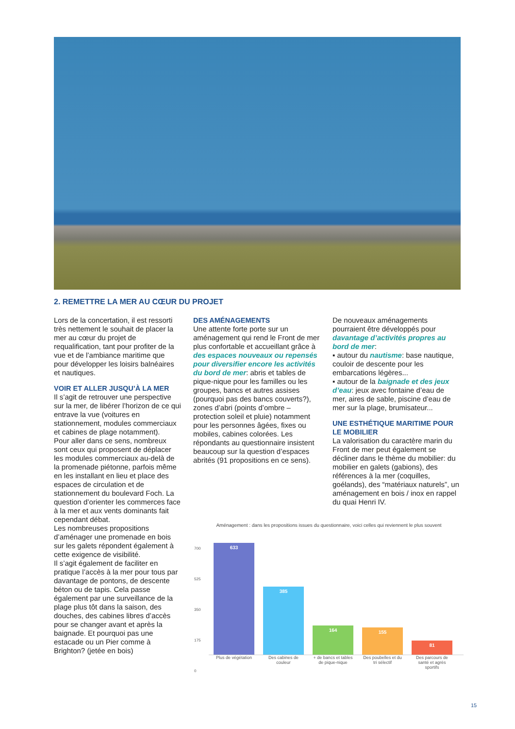2. REMETTRE LA MER AU CŒUR DU PROJET
Lors de la concertation, il est ressorti très nettement le souhait de placer la mer au cœur du projet de requalification, tant pour profiter de la vue et de l’ambiance maritime que pour développer les loisirs balnéaires et nautiques.
VOIR ET ALLER JUSQU’À LA MER
Il s’agit de retrouver une perspective sur la mer, de libérer l’horizon de ce qui entrave la vue (voitures en stationnement, modules commerciaux et cabines de plage notamment).
Pour aller dans ce sens, nombreux sont ceux qui proposent de déplacer les modules commerciaux au-delà de la promenade piétonne, parfois même en les installant en lieu et place des espaces de circulation et de stationnement du boulevard Foch. La question d’orienter les commerces face à la mer et aux vents dominants fait cependant débat.
Les nombreuses propositions d’aménager une promenade en bois sur les galets répondent également à cette exigence de visibilité.
Il s’agit également de faciliter en pratique l’accès à la mer pour tous par davantage de pontons, de descente béton ou de tapis. Cela passe également par une surveillance de la plage plus tôt dans la saison, des douches, des cabines libres d’accès pour se changer avant et après la baignade. Et pourquoi pas une estacade ou un Pier comme à Brighton? (jetée en bois)
DES AMÉNAGEMENTS
Une attente forte porte sur un aménagement qui rend le Front de mer plus confortable et accueillant grâce à des espaces nouveaux ou repensés pour diversifier encore les activités du bord de mer: abris et tables de pique-nique pour les familles ou les groupes, bancs et autres assises (pourquoi pas des bancs couverts?), zones d’abri (points d’ombre – protection soleil et pluie) notamment pour les personnes âgées, fixes ou mobiles, cabines colorées. Les répondants au questionnaire insistent beaucoup sur la question d’espaces abrités (91 propositions en ce sens).
De nouveaux aménagements pourraient être développés pour davantage d’activités propres au bord de mer:
▪ autour du nautisme: base nautique, couloir de descente pour les embarcations légères...
▪ autour de la baignade et des jeux d’eau: jeux avec fontaine d’eau de mer, aires de sable, piscine d’eau de mer sur la plage, brumisateur...
UNE ESTHÉTIQUE MARITIME POUR LE MOBILIER
La valorisation du caractère marin du Front de mer peut également se décliner dans le thème du mobilier: du mobilier en galets (gabions), des références à la mer (coquilles, goélands), des “matériaux naturels”, un aménagement en bois / inox en rappel du quai Henri IV.
Aménagement : dans les propositions issues du questionnaire, voici celles qui reviennent le plus souvent
700
525
350
175
0
633
385
164
155
81
Plus de végétation
Des cabines de couleur
+ de bancs et tables de pique-nique
Des poubelles et du tri sélectif
Des parcours de santé et agrès sportifs
15